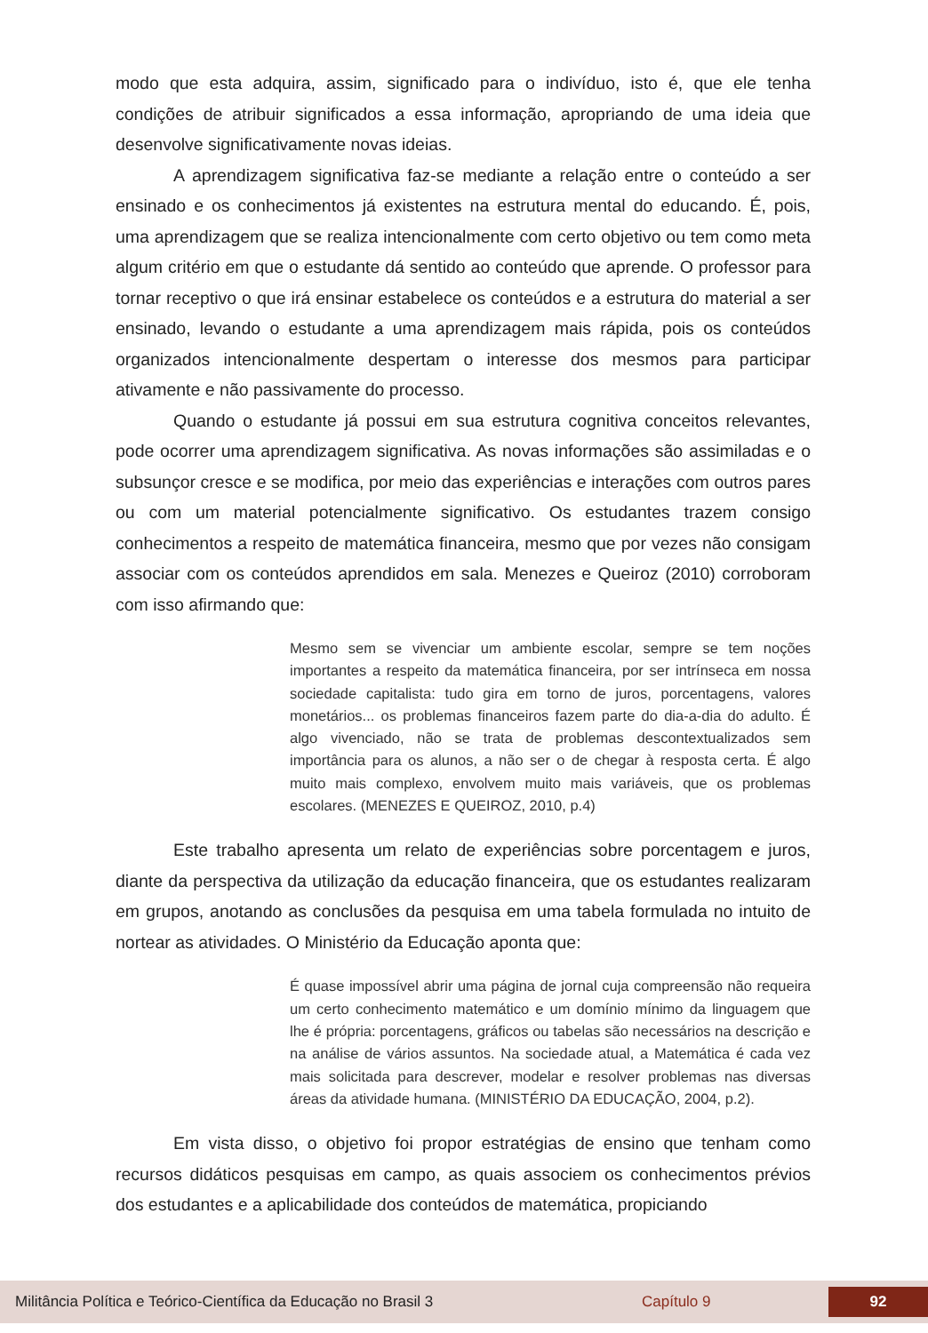modo que esta adquira, assim, significado para o indivíduo, isto é, que ele tenha condições de atribuir significados a essa informação, apropriando de uma ideia que desenvolve significativamente novas ideias.
A aprendizagem significativa faz-se mediante a relação entre o conteúdo a ser ensinado e os conhecimentos já existentes na estrutura mental do educando. É, pois, uma aprendizagem que se realiza intencionalmente com certo objetivo ou tem como meta algum critério em que o estudante dá sentido ao conteúdo que aprende. O professor para tornar receptivo o que irá ensinar estabelece os conteúdos e a estrutura do material a ser ensinado, levando o estudante a uma aprendizagem mais rápida, pois os conteúdos organizados intencionalmente despertam o interesse dos mesmos para participar ativamente e não passivamente do processo.
Quando o estudante já possui em sua estrutura cognitiva conceitos relevantes, pode ocorrer uma aprendizagem significativa. As novas informações são assimiladas e o subsunçor cresce e se modifica, por meio das experiências e interações com outros pares ou com um material potencialmente significativo. Os estudantes trazem consigo conhecimentos a respeito de matemática financeira, mesmo que por vezes não consigam associar com os conteúdos aprendidos em sala. Menezes e Queiroz (2010) corroboram com isso afirmando que:
Mesmo sem se vivenciar um ambiente escolar, sempre se tem noções importantes a respeito da matemática financeira, por ser intrínseca em nossa sociedade capitalista: tudo gira em torno de juros, porcentagens, valores monetários... os problemas financeiros fazem parte do dia-a-dia do adulto. É algo vivenciado, não se trata de problemas descontextualizados sem importância para os alunos, a não ser o de chegar à resposta certa. É algo muito mais complexo, envolvem muito mais variáveis, que os problemas escolares. (MENEZES E QUEIROZ, 2010, p.4)
Este trabalho apresenta um relato de experiências sobre porcentagem e juros, diante da perspectiva da utilização da educação financeira, que os estudantes realizaram em grupos, anotando as conclusões da pesquisa em uma tabela formulada no intuito de nortear as atividades. O Ministério da Educação aponta que:
É quase impossível abrir uma página de jornal cuja compreensão não requeira um certo conhecimento matemático e um domínio mínimo da linguagem que lhe é própria: porcentagens, gráficos ou tabelas são necessários na descrição e na análise de vários assuntos. Na sociedade atual, a Matemática é cada vez mais solicitada para descrever, modelar e resolver problemas nas diversas áreas da atividade humana. (MINISTÉRIO DA EDUCAÇÃO, 2004, p.2).
Em vista disso, o objetivo foi propor estratégias de ensino que tenham como recursos didáticos pesquisas em campo, as quais associem os conhecimentos prévios dos estudantes e a aplicabilidade dos conteúdos de matemática, propiciando
Militância Política e Teórico-Científica da Educação no Brasil 3 Capítulo 9 92